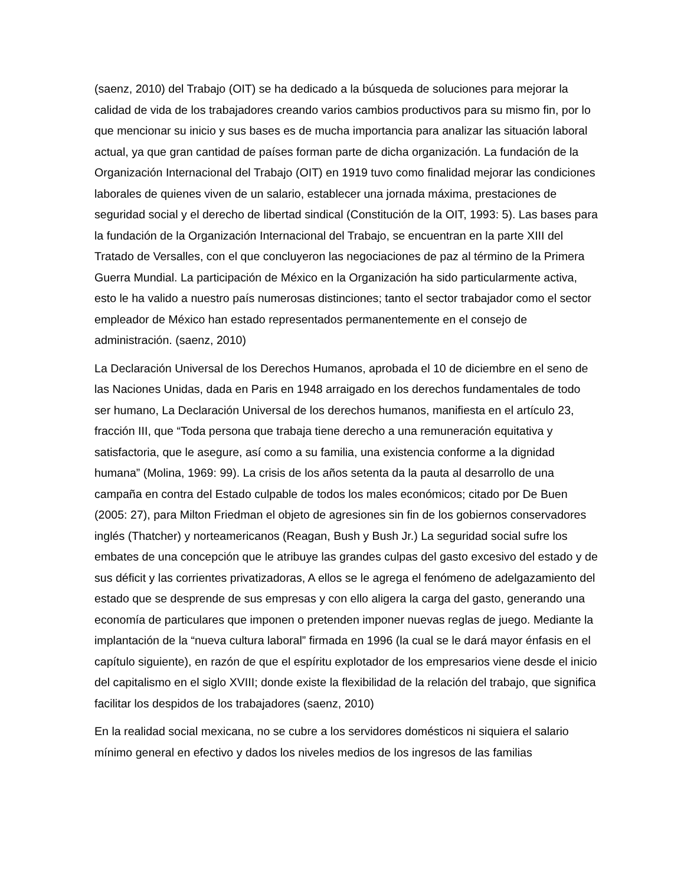(saenz, 2010) del Trabajo (OIT) se ha dedicado a la búsqueda de soluciones para mejorar la calidad de vida de los trabajadores creando varios cambios productivos para su mismo fin, por lo que mencionar su inicio y sus bases es de mucha importancia para analizar las situación laboral actual, ya que gran cantidad de países forman parte de dicha organización. La fundación de la Organización Internacional del Trabajo (OIT) en 1919 tuvo como finalidad mejorar las condiciones laborales de quienes viven de un salario, establecer una jornada máxima, prestaciones de seguridad social y el derecho de libertad sindical (Constitución de la OIT, 1993: 5). Las bases para la fundación de la Organización Internacional del Trabajo, se encuentran en la parte XIII del Tratado de Versalles, con el que concluyeron las negociaciones de paz al término de la Primera Guerra Mundial. La participación de México en la Organización ha sido particularmente activa, esto le ha valido a nuestro país numerosas distinciones; tanto el sector trabajador como el sector empleador de México han estado representados permanentemente en el consejo de administración. (saenz, 2010)
La Declaración Universal de los Derechos Humanos, aprobada el 10 de diciembre en el seno de las Naciones Unidas, dada en Paris en 1948 arraigado en los derechos fundamentales de todo ser humano, La Declaración Universal de los derechos humanos, manifiesta en el artículo 23, fracción III, que “Toda persona que trabaja tiene derecho a una remuneración equitativa y satisfactoria, que le asegure, así como a su familia, una existencia conforme a la dignidad humana” (Molina, 1969: 99). La crisis de los años setenta da la pauta al desarrollo de una campaña en contra del Estado culpable de todos los males económicos; citado por De Buen (2005: 27), para Milton Friedman el objeto de agresiones sin fin de los gobiernos conservadores inglés (Thatcher) y norteamericanos (Reagan, Bush y Bush Jr.) La seguridad social sufre los embates de una concepción que le atribuye las grandes culpas del gasto excesivo del estado y de sus déficit y las corrientes privatizadoras, A ellos se le agrega el fenómeno de adelgazamiento del estado que se desprende de sus empresas y con ello aligera la carga del gasto, generando una economía de particulares que imponen o pretenden imponer nuevas reglas de juego. Mediante la implantación de la “nueva cultura laboral” firmada en 1996 (la cual se le dará mayor énfasis en el capítulo siguiente), en razón de que el espíritu explotador de los empresarios viene desde el inicio del capitalismo en el siglo XVIII; donde existe la flexibilidad de la relación del trabajo, que significa facilitar los despidos de los trabajadores (saenz, 2010)
En la realidad social mexicana, no se cubre a los servidores domésticos ni siquiera el salario mínimo general en efectivo y dados los niveles medios de los ingresos de las familias